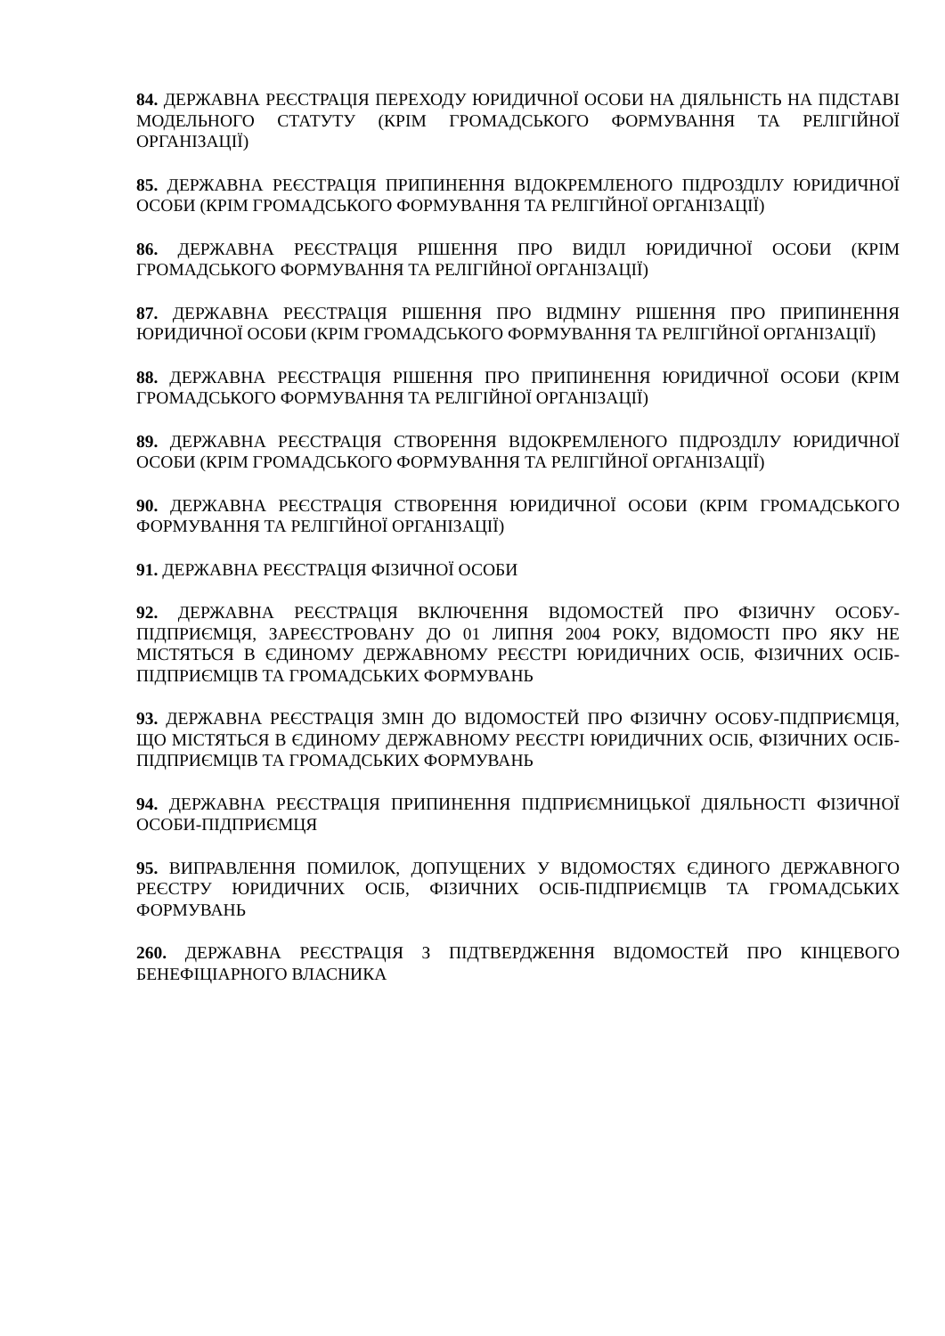84. ДЕРЖАВНА РЕЄСТРАЦІЯ ПЕРЕХОДУ ЮРИДИЧНОЇ ОСОБИ НА ДІЯЛЬНІСТЬ НА ПІДСТАВІ МОДЕЛЬНОГО СТАТУТУ (КРІМ ГРОМАДСЬКОГО ФОРМУВАННЯ ТА РЕЛІГІЙНОЇ ОРГАНІЗАЦІЇ)
85. ДЕРЖАВНА РЕЄСТРАЦІЯ ПРИПИНЕННЯ ВІДОКРЕМЛЕНОГО ПІДРОЗДІЛУ ЮРИДИЧНОЇ ОСОБИ (КРІМ ГРОМАДСЬКОГО ФОРМУВАННЯ ТА РЕЛІГІЙНОЇ ОРГАНІЗАЦІЇ)
86. ДЕРЖАВНА РЕЄСТРАЦІЯ РІШЕННЯ ПРО ВИДІЛ ЮРИДИЧНОЇ ОСОБИ (КРІМ ГРОМАДСЬКОГО ФОРМУВАННЯ ТА РЕЛІГІЙНОЇ ОРГАНІЗАЦІЇ)
87. ДЕРЖАВНА РЕЄСТРАЦІЯ РІШЕННЯ ПРО ВІДМІНУ РІШЕННЯ ПРО ПРИПИНЕННЯ ЮРИДИЧНОЇ ОСОБИ (КРІМ ГРОМАДСЬКОГО ФОРМУВАННЯ ТА РЕЛІГІЙНОЇ ОРГАНІЗАЦІЇ)
88. ДЕРЖАВНА РЕЄСТРАЦІЯ РІШЕННЯ ПРО ПРИПИНЕННЯ ЮРИДИЧНОЇ ОСОБИ (КРІМ ГРОМАДСЬКОГО ФОРМУВАННЯ ТА РЕЛІГІЙНОЇ ОРГАНІЗАЦІЇ)
89. ДЕРЖАВНА РЕЄСТРАЦІЯ СТВОРЕННЯ ВІДОКРЕМЛЕНОГО ПІДРОЗДІЛУ ЮРИДИЧНОЇ ОСОБИ (КРІМ ГРОМАДСЬКОГО ФОРМУВАННЯ ТА РЕЛІГІЙНОЇ ОРГАНІЗАЦІЇ)
90. ДЕРЖАВНА РЕЄСТРАЦІЯ СТВОРЕННЯ ЮРИДИЧНОЇ ОСОБИ (КРІМ ГРОМАДСЬКОГО ФОРМУВАННЯ ТА РЕЛІГІЙНОЇ ОРГАНІЗАЦІЇ)
91. ДЕРЖАВНА РЕЄСТРАЦІЯ ФІЗИЧНОЇ ОСОБИ
92. ДЕРЖАВНА РЕЄСТРАЦІЯ ВКЛЮЧЕННЯ ВІДОМОСТЕЙ ПРО ФІЗИЧНУ ОСОБУ-ПІДПРИЄМЦЯ, ЗАРЕЄСТРОВАНУ ДО 01 ЛИПНЯ 2004 РОКУ, ВІДОМОСТІ ПРО ЯКУ НЕ МІСТЯТЬСЯ В ЄДИНОМУ ДЕРЖАВНОМУ РЕЄСТРІ ЮРИДИЧНИХ ОСІБ, ФІЗИЧНИХ ОСІБ-ПІДПРИЄМЦІВ ТА ГРОМАДСЬКИХ ФОРМУВАНЬ
93. ДЕРЖАВНА РЕЄСТРАЦІЯ ЗМІН ДО ВІДОМОСТЕЙ ПРО ФІЗИЧНУ ОСОБУ-ПІДПРИЄМЦЯ, ЩО МІСТЯТЬСЯ В ЄДИНОМУ ДЕРЖАВНОМУ РЕЄСТРІ ЮРИДИЧНИХ ОСІБ, ФІЗИЧНИХ ОСІБ-ПІДПРИЄМЦІВ ТА ГРОМАДСЬКИХ ФОРМУВАНЬ
94. ДЕРЖАВНА РЕЄСТРАЦІЯ ПРИПИНЕННЯ ПІДПРИЄМНИЦЬКОЇ ДІЯЛЬНОСТІ ФІЗИЧНОЇ ОСОБИ-ПІДПРИЄМЦЯ
95. ВИПРАВЛЕННЯ ПОМИЛОК, ДОПУЩЕНИХ У ВІДОМОСТЯХ ЄДИНОГО ДЕРЖАВНОГО РЕЄСТРУ ЮРИДИЧНИХ ОСІБ, ФІЗИЧНИХ ОСІБ-ПІДПРИЄМЦІВ ТА ГРОМАДСЬКИХ ФОРМУВАНЬ
260. ДЕРЖАВНА РЕЄСТРАЦІЯ З ПІДТВЕРДЖЕННЯ ВІДОМОСТЕЙ ПРО КІНЦЕВОГО БЕНЕФІЦІАРНОГО ВЛАСНИКА